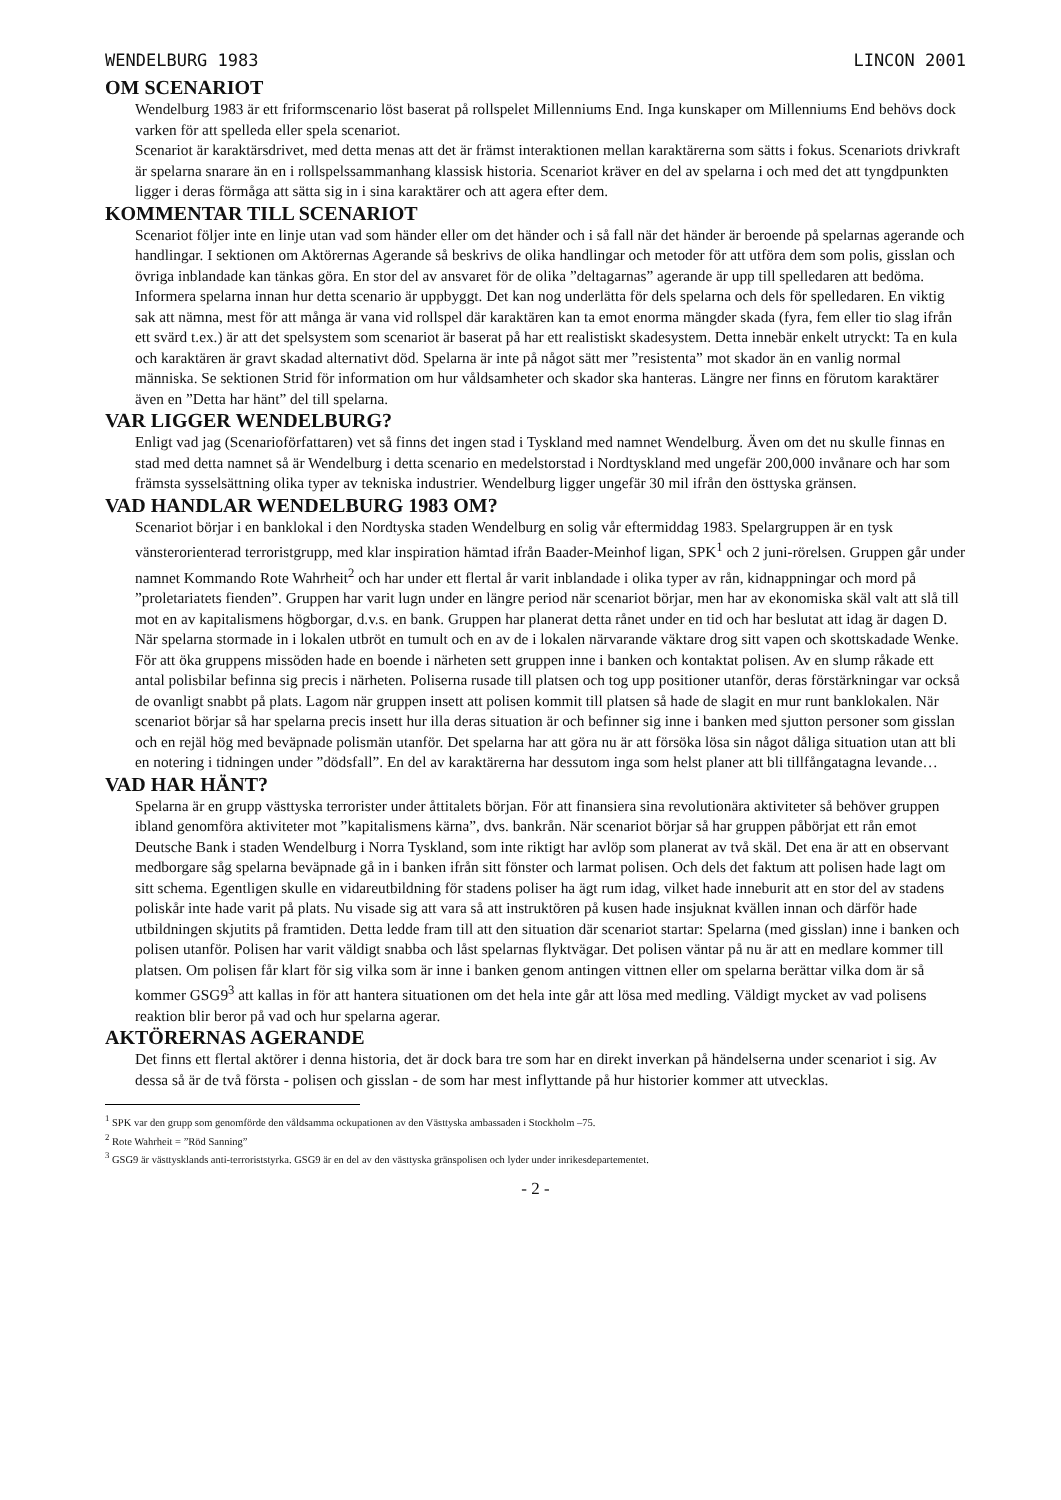WENDELBURG 1983 LINCON 2001
OM SCENARIOT
Wendelburg 1983 är ett friformscenario löst baserat på rollspelet Millenniums End. Inga kunskaper om Millenniums End behövs dock varken för att spelleda eller spela scenariot.
Scenariot är karaktärsdrivet, med detta menas att det är främst interaktionen mellan karaktärerna som sätts i fokus. Scenariots drivkraft är spelarna snarare än en i rollspelssammanhang klassisk historia. Scenariot kräver en del av spelarna i och med det att tyngdpunkten ligger i deras förmåga att sätta sig in i sina karaktärer och att agera efter dem.
KOMMENTAR TILL SCENARIOT
Scenariot följer inte en linje utan vad som händer eller om det händer och i så fall när det händer är beroende på spelarnas agerande och handlingar. I sektionen om Aktörernas Agerande så beskrivs de olika handlingar och metoder för att utföra dem som polis, gisslan och övriga inblandade kan tänkas göra. En stor del av ansvaret för de olika ”deltagarnas” agerande är upp till spelledaren att bedöma.
Informera spelarna innan hur detta scenario är uppbyggt. Det kan nog underlätta för dels spelarna och dels för spelledaren. En viktig sak att nämna, mest för att många är vana vid rollspel där karaktären kan ta emot enorma mängder skada (fyra, fem eller tio slag ifrån ett svärd t.ex.) är att det spelsystem som scenariot är baserat på har ett realistiskt skadesystem. Detta innebär enkelt utryckt: Ta en kula och karaktären är gravt skadad alternativt död. Spelarna är inte på något sätt mer ”resistenta” mot skador än en vanlig normal människa. Se sektionen Strid för information om hur våldsamheter och skador ska hanteras. Längre ner finns en förutom karaktärer även en ”Detta har hänt” del till spelarna.
VAR LIGGER WENDELBURG?
Enligt vad jag (Scenarioförfattaren) vet så finns det ingen stad i Tyskland med namnet Wendelburg. Även om det nu skulle finnas en stad med detta namnet så är Wendelburg i detta scenario en medelstorstad i Nordtyskland med ungefär 200,000 invånare och har som främsta sysselsättning olika typer av tekniska industrier. Wendelburg ligger ungefär 30 mil ifrån den östtyska gränsen.
VAD HANDLAR WENDELBURG 1983 OM?
Scenariot börjar i en banklokal i den Nordtyska staden Wendelburg en solig vår eftermiddag 1983. Spelargruppen är en tysk vänsterorienterad terroristgrupp, med klar inspiration hämtad ifrån Baader-Meinhof ligan, SPK<sup>1</sup> och 2 juni-rörelsen. Gruppen går under namnet Kommando Rote Wahrheit<sup>2</sup> och har under ett flertal år varit inblandade i olika typer av rån, kidnappningar och mord på ”proletariatets fienden”. Gruppen har varit lugn under en längre period när scenariot börjar, men har av ekonomiska skäl valt att slå till mot en av kapitalismens högborgar, d.v.s. en bank. Gruppen har planerat detta rånet under en tid och har beslutat att idag är dagen D. När spelarna stormade in i lokalen utbröt en tumult och en av de i lokalen närvarande väktare drog sitt vapen och skottskadade Wenke. För att öka gruppens missöden hade en boende i närheten sett gruppen inne i banken och kontaktat polisen. Av en slump råkade ett antal polisbilar befinna sig precis i närheten. Poliserna rusade till platsen och tog upp positioner utanför, deras förstärkningar var också de ovanligt snabbt på plats. Lagom när gruppen insett att polisen kommit till platsen så hade de slagit en mur runt banklokalen. När scenariot börjar så har spelarna precis insett hur illa deras situation är och befinner sig inne i banken med sjutton personer som gisslan och en rejäl hög med beväpnade polismän utanför. Det spelarna har att göra nu är att försöka lösa sin något dåliga situation utan att bli en notering i tidningen under ”dödsfall”. En del av karaktärerna har dessutom inga som helst planer att bli tillfångatagna levande…
VAD HAR HÄNT?
Spelarna är en grupp västtyska terrorister under åttitalets början. För att finansiera sina revolutionära aktiviteter så behöver gruppen ibland genomföra aktiviteter mot ”kapitalismens kärna”, dvs. bankrån. När scenariot börjar så har gruppen påbörjat ett rån emot Deutsche Bank i staden Wendelburg i Norra Tyskland, som inte riktigt har avlöp som planerat av två skäl. Det ena är att en observant medborgare såg spelarna beväpnade gå in i banken ifrån sitt fönster och larmat polisen. Och dels det faktum att polisen hade lagt om sitt schema. Egentligen skulle en vidareutbildning för stadens poliser ha ägt rum idag, vilket hade inneburit att en stor del av stadens poliskår inte hade varit på plats. Nu visade sig att vara så att instruktören på kusen hade insjuknat kvällen innan och därför hade utbildningen skjutits på framtiden. Detta ledde fram till att den situation där scenariot startar: Spelarna (med gisslan) inne i banken och polisen utanför. Polisen har varit väldigt snabba och låst spelarnas flyktvägar. Det polisen väntar på nu är att en medlare kommer till platsen. Om polisen får klart för sig vilka som är inne i banken genom antingen vittnen eller om spelarna berättar vilka dom är så kommer GSG9<sup>3</sup> att kallas in för att hantera situationen om det hela inte går att lösa med medling. Väldigt mycket av vad polisens reaktion blir beror på vad och hur spelarna agerar.
AKTÖRERNAS AGERANDE
Det finns ett flertal aktörer i denna historia, det är dock bara tre som har en direkt inverkan på händelserna under scenariot i sig. Av dessa så är de två första - polisen och gisslan - de som har mest inflyttande på hur historier kommer att utvecklas.
<sup>1</sup> SPK var den grupp som genomförde den våldsamma ockupationen av den Västtyska ambassaden i Stockholm –75.
<sup>2</sup> Rote Wahrheit = ”Röd Sanning”
<sup>3</sup> GSG9 är västtysklands anti-terroriststyrka. GSG9 är en del av den västtyska gränspolisen och lyder under inrikesdepartementet.
- 2 -